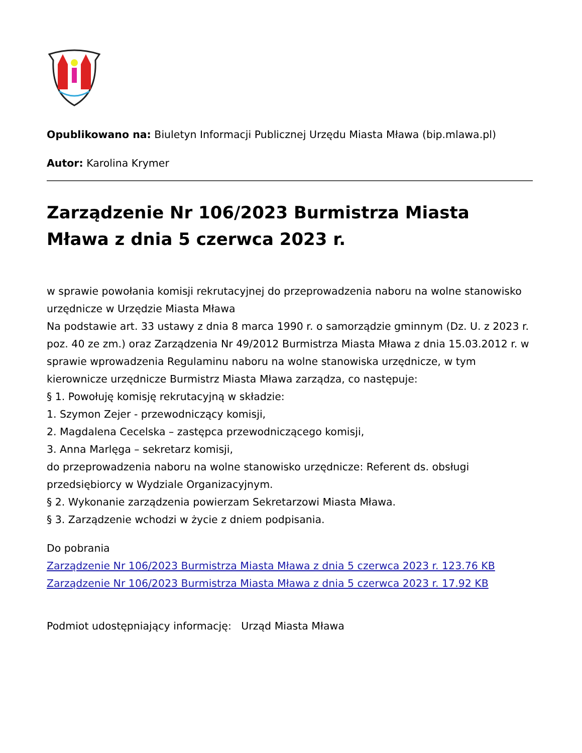Opublikowano na: Biuletyn Informacji Publicznej Urzędu Miasta Mława (bip.mlawa.pl)
Autor: Karolina Krymer
Zarządzenie Nr 106/2023 Burmistrza Miasta Mława z dnia 5 czerwca 2023 r.
w sprawie powołania komisji rekrutacyjnej do przeprowadzenia naboru na wolne stanowisko urzędnicze w Urzędzie Miasta Mława
Na podstawie art. 33 ustawy z dnia 8 marca 1990 r. o samorządzie gminnym (Dz. U. z 2023 r. poz. 40 ze zm.) oraz Zarządzenia Nr 49/2012 Burmistrza Miasta Mława z dnia 15.03.2012 r. w sprawie wprowadzenia Regulaminu naboru na wolne stanowiska urzędnicze, w tym kierownicze urzędnicze Burmistrz Miasta Mława zarządza, co następuje:
§ 1. Powołuję komisję rekrutacyjną w składzie:
1. Szymon Zejer - przewodniczący komisji,
2. Magdalena Cecelska – zastępca przewodniczącego komisji,
3. Anna Marlęga – sekretarz komisji,
do przeprowadzenia naboru na wolne stanowisko urzędnicze: Referent ds. obsługi przedsiębiorcy w Wydziale Organizacyjnym.
§ 2. Wykonanie zarządzenia powierzam Sekretarzowi Miasta Mława.
§ 3. Zarządzenie wchodzi w życie z dniem podpisania.
Do pobrania
Zarządzenie Nr 106/2023 Burmistrza Miasta Mława z dnia 5 czerwca 2023 r. 123.76 KB
Zarządzenie Nr 106/2023 Burmistrza Miasta Mława z dnia 5 czerwca 2023 r. 17.92 KB
Podmiot udostępniający informację: Urząd Miasta Mława